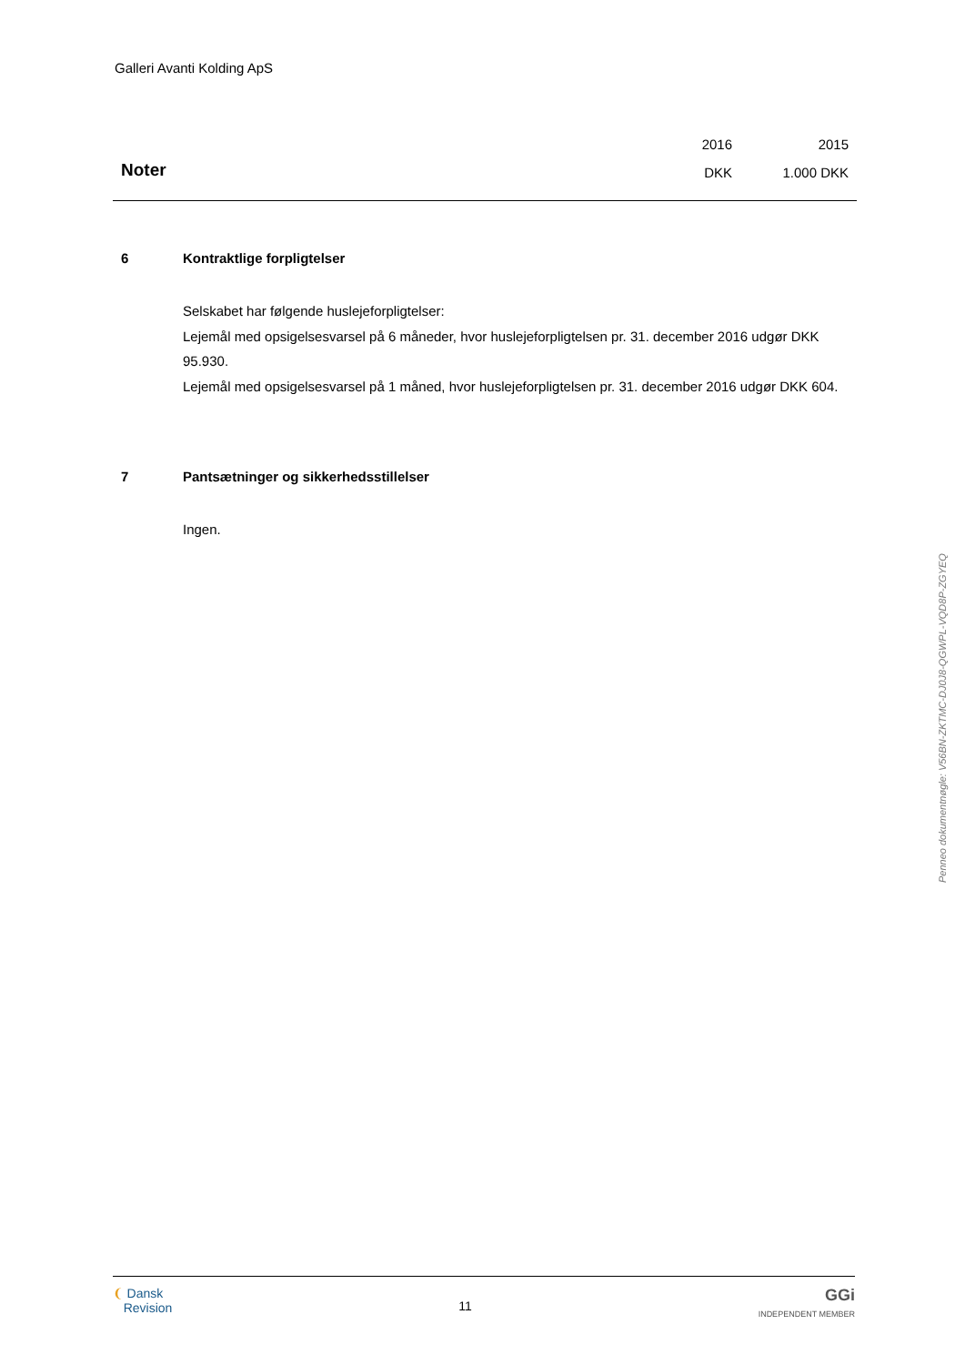Galleri Avanti Kolding ApS
| | 2016 | 2015 |
| Noter | DKK | 1.000 DKK |
6 Kontraktlige forpligtelser
Selskabet har følgende huslejeforpligtelser:
Lejemål med opsigelsesvarsel på 6 måneder, hvor huslejeforpligtelsen pr. 31. december 2016 udgør DKK 95.930.
Lejemål med opsigelsesvarsel på 1 måned, hvor huslejeforpligtelsen pr. 31. december 2016 udgør DKK 604.
7 Pantsætninger og sikkerhedsstillelser
Ingen.
Penneo dokumentnøgle: V56BN-ZKTMC-DJ0J8-QGWPL-VQD8P-ZGYEQ
❨ Dansk
Revision 11 GGi
INDEPENDENT MEMBER